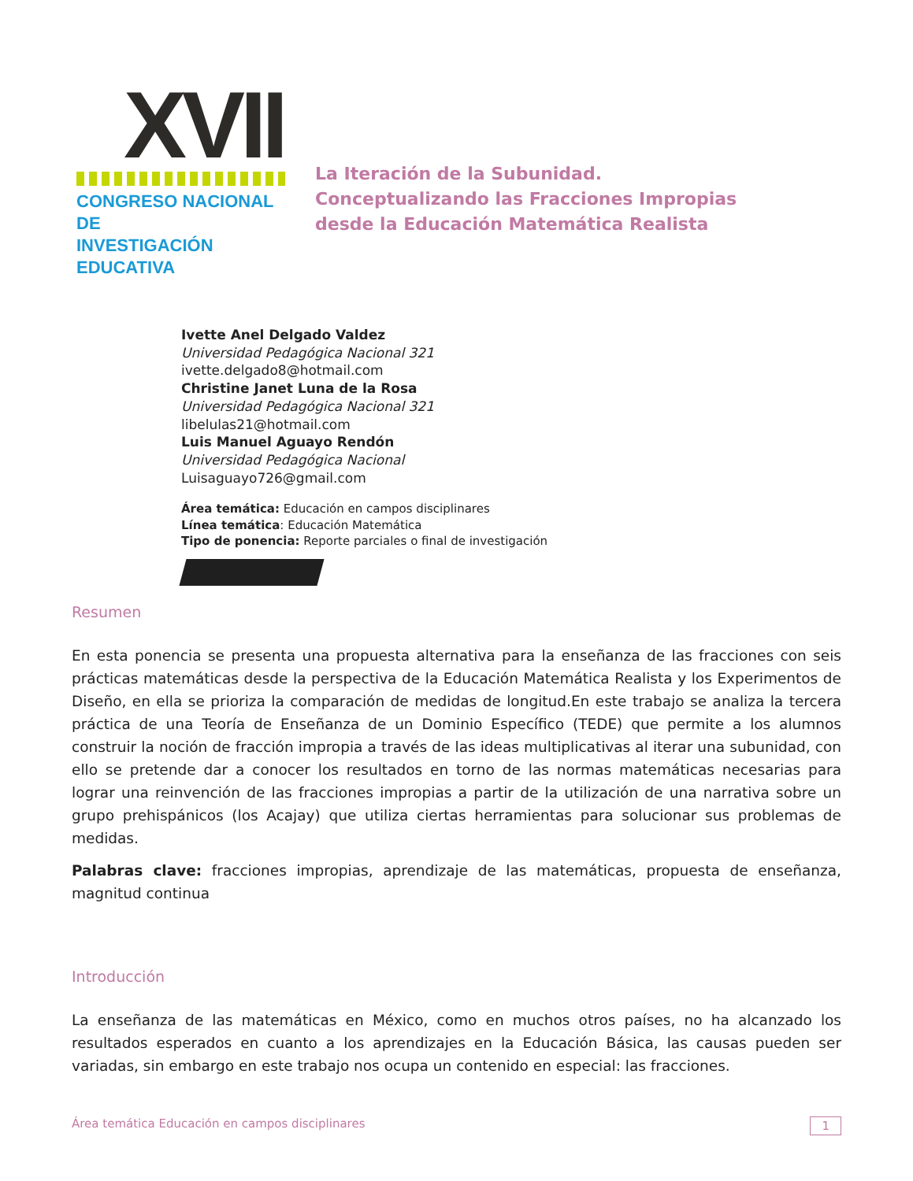XVII
CONGRESO NACIONAL DE
INVESTIGACIÓN EDUCATIVA
La Iteración de la Subunidad.
Conceptualizando las Fracciones Impropias
desde la Educación Matemática Realista
Ivette Anel Delgado Valdez
Universidad Pedagógica Nacional 321
ivette.delgado8@hotmail.com
Christine Janet Luna de la Rosa
Universidad Pedagógica Nacional 321
libelulas21@hotmail.com
Luis Manuel Aguayo Rendón
Universidad Pedagógica Nacional
Luisaguayo726@gmail.com
Área temática: Educación en campos disciplinares
Línea temática: Educación Matemática
Tipo de ponencia: Reporte parciales o final de investigación
Resumen
En esta ponencia se presenta una propuesta alternativa para la enseñanza de las fracciones con seis prácticas matemáticas desde la perspectiva de la Educación Matemática Realista y los Experimentos de Diseño, en ella se prioriza la comparación de medidas de longitud.En este trabajo se analiza la tercera práctica de una Teoría de Enseñanza de un Dominio Específico (TEDE) que permite a los alumnos construir la noción de fracción impropia a través de las ideas multiplicativas al iterar una subunidad, con ello se pretende dar a conocer los resultados en torno de las normas matemáticas necesarias para lograr una reinvención de las fracciones impropias a partir de la utilización de una narrativa sobre un grupo prehispánicos (los Acajay) que utiliza ciertas herramientas para solucionar sus problemas de medidas.
Palabras clave: fracciones impropias, aprendizaje de las matemáticas, propuesta de enseñanza, magnitud continua
Introducción
La enseñanza de las matemáticas en México, como en muchos otros países, no ha alcanzado los resultados esperados en cuanto a los aprendizajes en la Educación Básica, las causas pueden ser variadas, sin embargo en este trabajo nos ocupa un contenido en especial: las fracciones.
Área temática Educación en campos disciplinares 1